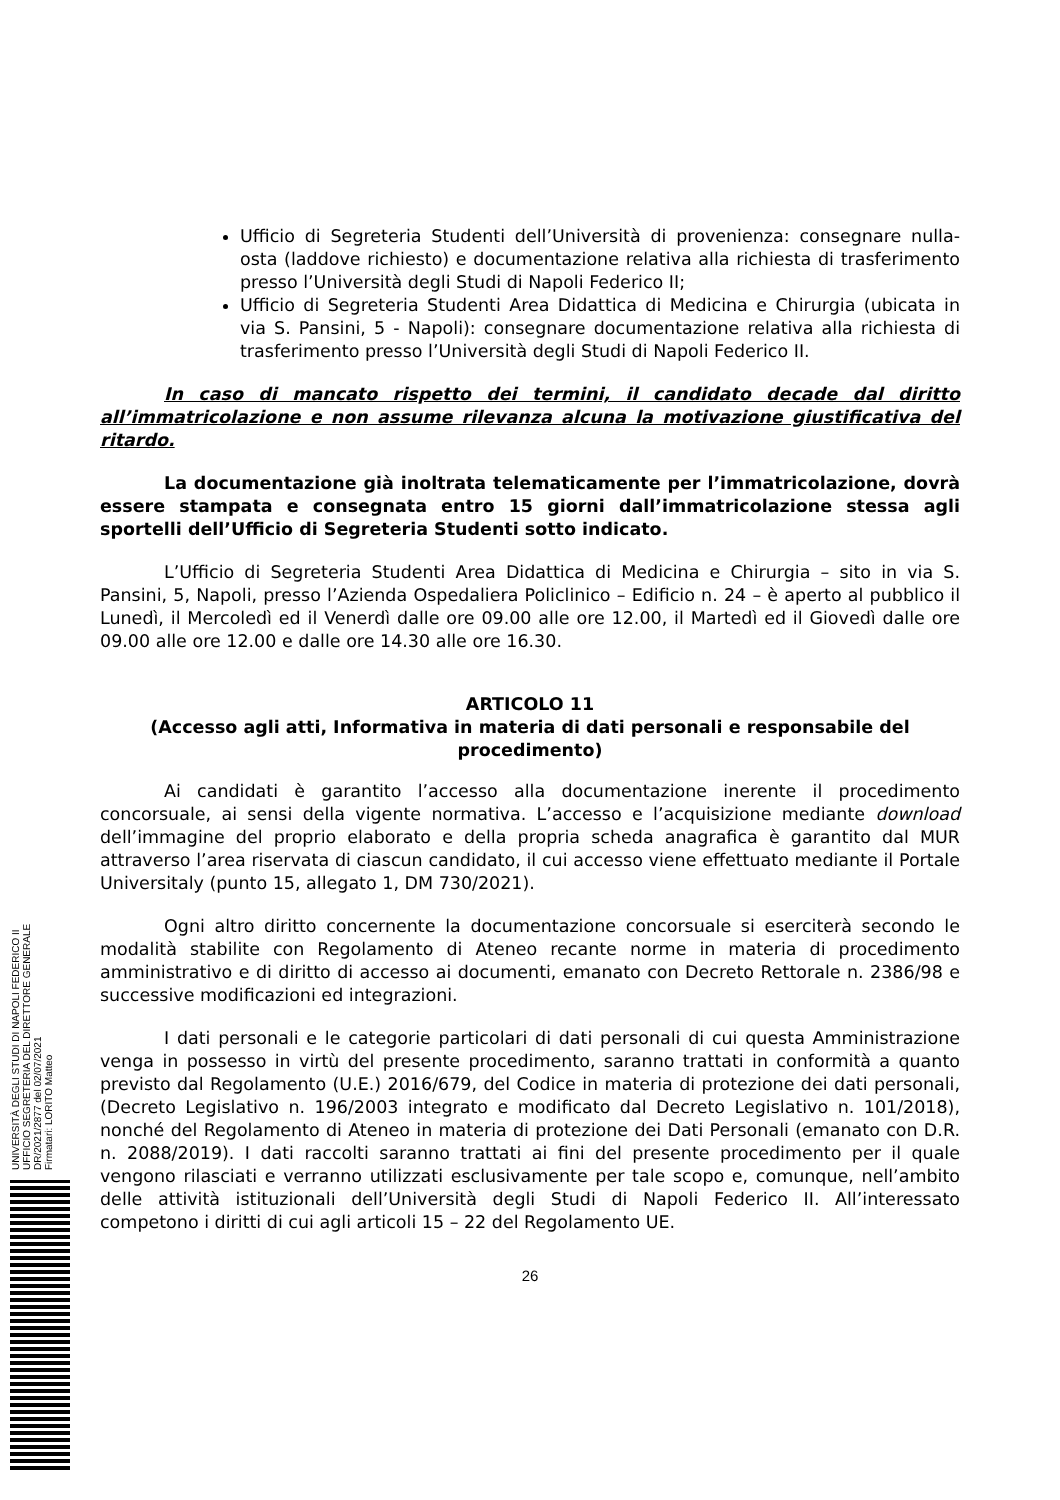Ufficio di Segreteria Studenti dell’Università di provenienza: consegnare nulla-osta (laddove richiesto) e documentazione relativa alla richiesta di trasferimento presso l’Università degli Studi di Napoli Federico II;
Ufficio di Segreteria Studenti Area Didattica di Medicina e Chirurgia (ubicata in via S. Pansini, 5 - Napoli): consegnare documentazione relativa alla richiesta di trasferimento presso l’Università degli Studi di Napoli Federico II.
In caso di mancato rispetto dei termini, il candidato decade dal diritto all’immatricolazione e non assume rilevanza alcuna la motivazione giustificativa del ritardo.
La documentazione già inoltrata telematicamente per l’immatricolazione, dovrà essere stampata e consegnata entro 15 giorni dall’immatricolazione stessa agli sportelli dell’Ufficio di Segreteria Studenti sotto indicato.
L’Ufficio di Segreteria Studenti Area Didattica di Medicina e Chirurgia – sito in via S. Pansini, 5, Napoli, presso l’Azienda Ospedaliera Policlinico – Edificio n. 24 – è aperto al pubblico il Lunedì, il Mercoledì ed il Venerdì dalle ore 09.00 alle ore 12.00, il Martedì ed il Giovedì dalle ore 09.00 alle ore 12.00 e dalle ore 14.30 alle ore 16.30.
ARTICOLO 11
(Accesso agli atti, Informativa in materia di dati personali e responsabile del procedimento)
Ai candidati è garantito l’accesso alla documentazione inerente il procedimento concorsuale, ai sensi della vigente normativa. L’accesso e l’acquisizione mediante download dell’immagine del proprio elaborato e della propria scheda anagrafica è garantito dal MUR attraverso l’area riservata di ciascun candidato, il cui accesso viene effettuato mediante il Portale Universitaly (punto 15, allegato 1, DM 730/2021).
Ogni altro diritto concernente la documentazione concorsuale si eserciterà secondo le modalità stabilite con Regolamento di Ateneo recante norme in materia di procedimento amministrativo e di diritto di accesso ai documenti, emanato con Decreto Rettorale n. 2386/98 e successive modificazioni ed integrazioni.
I dati personali e le categorie particolari di dati personali di cui questa Amministrazione venga in possesso in virtù del presente procedimento, saranno trattati in conformità a quanto previsto dal Regolamento (U.E.) 2016/679, del Codice in materia di protezione dei dati personali, (Decreto Legislativo n. 196/2003 integrato e modificato dal Decreto Legislativo n. 101/2018), nonché del Regolamento di Ateneo in materia di protezione dei Dati Personali (emanato con D.R. n. 2088/2019). I dati raccolti saranno trattati ai fini del presente procedimento per il quale vengono rilasciati e verranno utilizzati esclusivamente per tale scopo e, comunque, nell’ambito delle attività istituzionali dell’Università degli Studi di Napoli Federico II. All’interessato competono i diritti di cui agli articoli 15 – 22 del Regolamento UE.
26
UNIVERSITÀ DEGLI STUDI DI NAPOLI FEDERICO II
UFFICIO SEGRETERIA DEL DIRETTORE GENERALE
DR/2021/2877 del 02/07/2021
Firmatari: LORITO Matteo